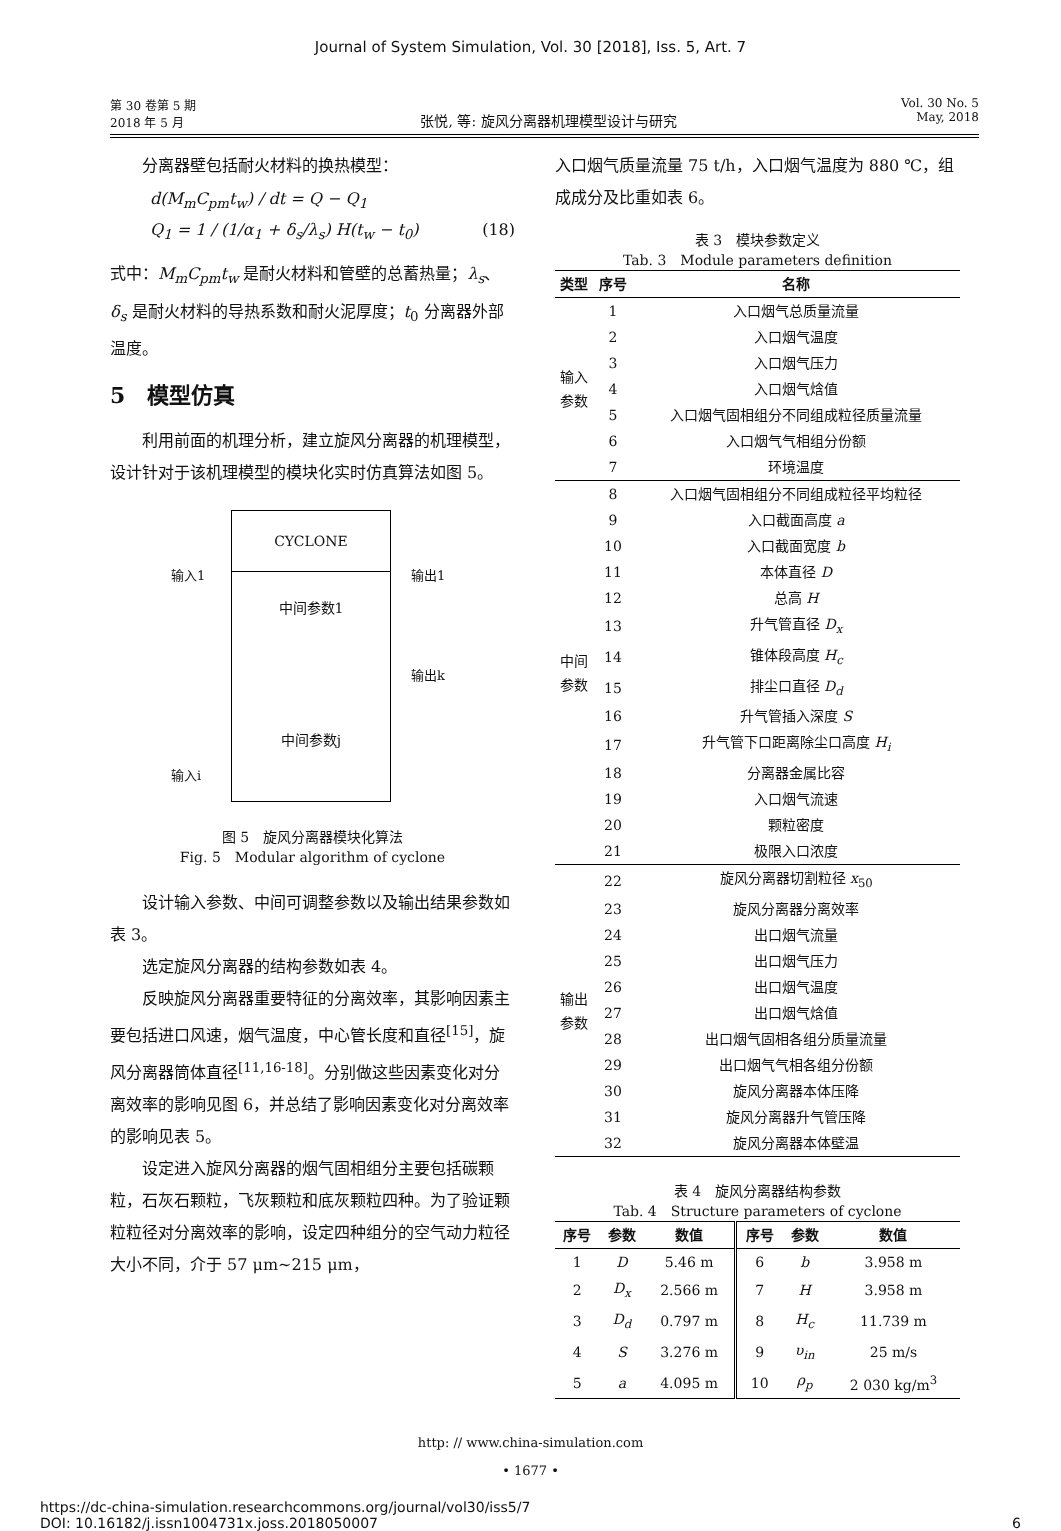Journal of System Simulation, Vol. 30 [2018], Iss. 5, Art. 7
第 30 卷第 5 期
2018 年 5 月
张悦, 等: 旋风分离器机理模型设计与研究
Vol. 30 No. 5
May, 2018
分离器壁包括耐火材料的换热模型：
d(M<sub>m</sub>C<sub>pm</sub>t<sub>w</sub>) / dt = Q − Q<sub>1</sub>
Q<sub>1</sub> = 1 / (1/α<sub>1</sub> + δ<sub>s</sub>/λ<sub>s</sub>) H(t<sub>w</sub> − t<sub>0</sub>) (18)
式中：M<sub>m</sub>C<sub>pm</sub>t<sub>w</sub> 是耐火材料和管壁的总蓄热量；λ<sub>s</sub>、δ<sub>s</sub> 是耐火材料的导热系数和耐火泥厚度；t<sub>0</sub> 分离器外部温度。
5　模型仿真
利用前面的机理分析，建立旋风分离器的机理模型，设计针对于该机理模型的模块化实时仿真算法如图 5。
CYCLONE
中间参数1
中间参数j
输入1
输入i
输出1
输出k
图 5　旋风分离器模块化算法
Fig. 5　Modular algorithm of cyclone
设计输入参数、中间可调整参数以及输出结果参数如表 3。
选定旋风分离器的结构参数如表 4。
反映旋风分离器重要特征的分离效率，其影响因素主要包括进口风速，烟气温度，中心管长度和直径<sup>[15]</sup>，旋风分离器筒体直径<sup>[11,16-18]</sup>。分别做这些因素变化对分离效率的影响见图 6，并总结了影响因素变化对分离效率的影响见表 5。
设定进入旋风分离器的烟气固相组分主要包括碳颗粒，石灰石颗粒，飞灰颗粒和底灰颗粒四种。为了验证颗粒粒径对分离效率的影响，设定四种组分的空气动力粒径大小不同，介于 57 μm~215 μm，
入口烟气质量流量 75 t/h，入口烟气温度为 880 ℃，组成成分及比重如表 6。
表 3　模块参数定义
Tab. 3　Module parameters definition
| 类型 | 序号 | 名称 |
| --- | --- | --- |
| 输入 参数 | 1 | 入口烟气总质量流量 |
| | 2 | 入口烟气温度 |
| | 3 | 入口烟气压力 |
| | 4 | 入口烟气焓值 |
| | 5 | 入口烟气固相组分不同组成粒径质量流量 |
| | 6 | 入口烟气气相组分份额 |
| | 7 | 环境温度 |
| 中间 参数 | 8 | 入口烟气固相组分不同组成粒径平均粒径 |
| | 9 | 入口截面高度 a |
| | 10 | 入口截面宽度 b |
| | 11 | 本体直径 D |
| | 12 | 总高 H |
| | 13 | 升气管直径 D<sub>x</sub> |
| | 14 | 锥体段高度 H<sub>c</sub> |
| | 15 | 排尘口直径 D<sub>d</sub> |
| | 16 | 升气管插入深度 S |
| | 17 | 升气管下口距离除尘口高度 H<sub>i</sub> |
| | 18 | 分离器金属比容 |
| | 19 | 入口烟气流速 |
| | 20 | 颗粒密度 |
| | 21 | 极限入口浓度 |
| 输出 参数 | 22 | 旋风分离器切割粒径 x<sub>50</sub> |
| | 23 | 旋风分离器分离效率 |
| | 24 | 出口烟气流量 |
| | 25 | 出口烟气压力 |
| | 26 | 出口烟气温度 |
| | 27 | 出口烟气焓值 |
| | 28 | 出口烟气固相各组分质量流量 |
| | 29 | 出口烟气气相各组分份额 |
| | 30 | 旋风分离器本体压降 |
| | 31 | 旋风分离器升气管压降 |
| | 32 | 旋风分离器本体壁温 |
表 4　旋风分离器结构参数
Tab. 4　Structure parameters of cyclone
| 序号 | 参数 | 数值 | 序号 | 参数 | 数值 |
| --- | --- | --- | --- | --- | --- |
| 1 | D | 5.46 m | 6 | b | 3.958 m |
| 2 | D<sub>x</sub> | 2.566 m | 7 | H | 3.958 m |
| 3 | D<sub>d</sub> | 0.797 m | 8 | H<sub>c</sub> | 11.739 m |
| 4 | S | 3.276 m | 9 | υ<sub>in</sub> | 25 m/s |
| 5 | a | 4.095 m | 10 | ρ<sub>p</sub> | 2 030 kg/m<sup>3</sup> |
http: // www.china-simulation.com
• 1677 •
https://dc-china-simulation.researchcommons.org/journal/vol30/iss5/7
DOI: 10.16182/j.issn1004731x.joss.2018050007
6